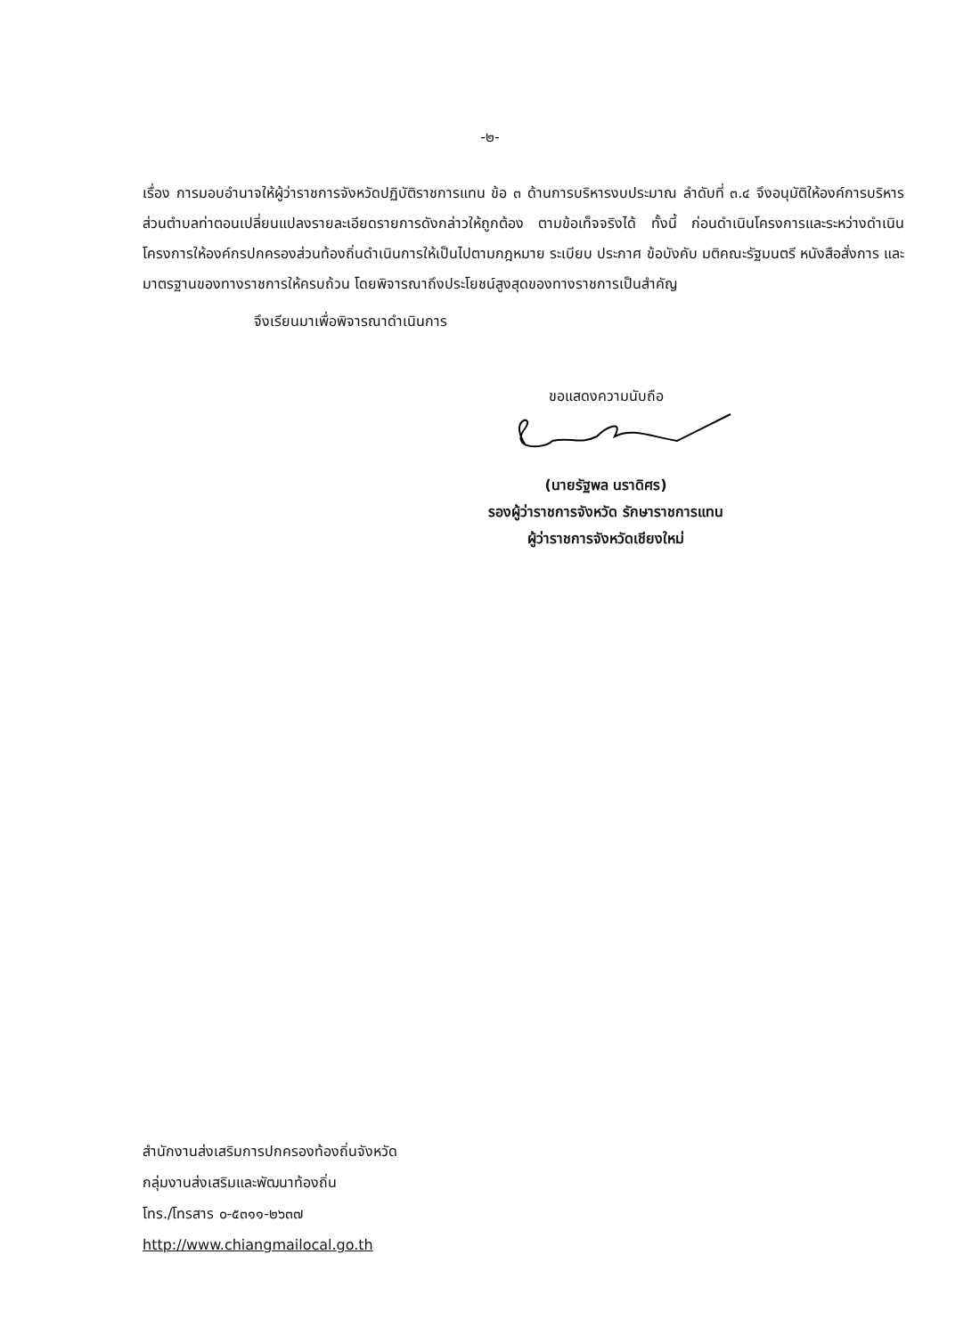-๒-
เรื่อง การมอบอำนาจให้ผู้ว่าราชการจังหวัดปฏิบัติราชการแทน ข้อ ๓ ด้านการบริหารงบประมาณ ลำดับที่ ๓.๔ จึงอนุมัติให้องค์การบริหารส่วนตำบลท่าตอนเปลี่ยนแปลงรายละเอียดรายการดังกล่าวให้ถูกต้อง ตามข้อเท็จจริงได้ ทั้งนี้ ก่อนดำเนินโครงการและระหว่างดำเนินโครงการให้องค์กรปกครองส่วนท้องถิ่นดำเนินการให้เป็นไปตามกฎหมาย ระเบียบ ประกาศ ข้อบังคับ มติคณะรัฐมนตรี หนังสือสั่งการ และมาตรฐานของทางราชการให้ครบถ้วน โดยพิจารณาถึงประโยชน์สูงสุดของทางราชการเป็นสำคัญ
จึงเรียนมาเพื่อพิจารณาดำเนินการ
ขอแสดงความนับถือ
(นายรัฐพล นราดิศร)
รองผู้ว่าราชการจังหวัด รักษาราชการแทน
ผู้ว่าราชการจังหวัดเชียงใหม่
สำนักงานส่งเสริมการปกครองท้องถิ่นจังหวัด
กลุ่มงานส่งเสริมและพัฒนาท้องถิ่น
โทร./โทรสาร ๐-๕๓๑๑-๒๖๓๗
http://www.chiangmailocal.go.th